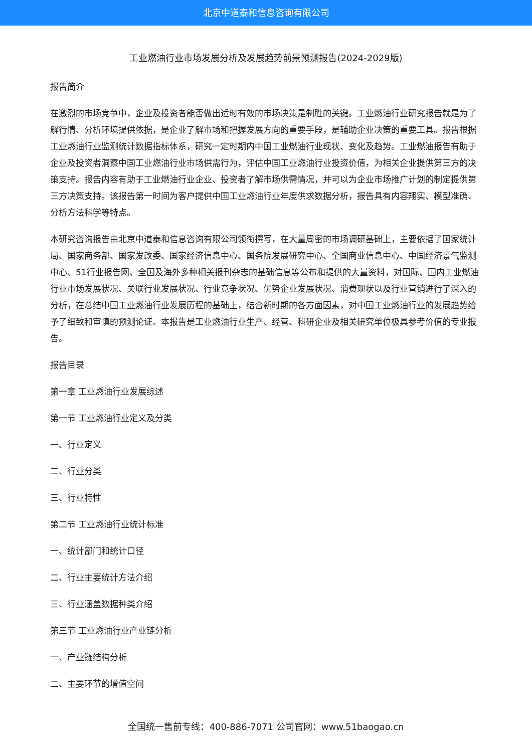北京中道泰和信息咨询有限公司
工业燃油行业市场发展分析及发展趋势前景预测报告(2024-2029版)
报告简介
在激烈的市场竞争中，企业及投资者能否做出适时有效的市场决策是制胜的关键。工业燃油行业研究报告就是为了解行情、分析环境提供依据，是企业了解市场和把握发展方向的重要手段，是辅助企业决策的重要工具。报告根据工业燃油行业监测统计数据指标体系，研究一定时期内中国工业燃油行业现状、变化及趋势。工业燃油报告有助于企业及投资者洞察中国工业燃油行业市场供需行为，评估中国工业燃油行业投资价值，为相关企业提供第三方的决策支持。报告内容有助于工业燃油行业企业、投资者了解市场供需情况，并可以为企业市场推广计划的制定提供第三方决策支持。该报告第一时间为客户提供中国工业燃油行业年度供求数据分析，报告具有内容翔实、模型准确、分析方法科学等特点。
本研究咨询报告由北京中道泰和信息咨询有限公司领衔撰写，在大量周密的市场调研基础上，主要依据了国家统计局、国家商务部、国家发改委、国家经济信息中心、国务院发展研究中心、全国商业信息中心、中国经济景气监测中心、51行业报告网、全国及海外多种相关报刊杂志的基础信息等公布和提供的大量资料，对国际、国内工业燃油行业市场发展状况、关联行业发展状况、行业竞争状况、优势企业发展状况、消费现状以及行业营销进行了深入的分析，在总结中国工业燃油行业发展历程的基础上，结合新时期的各方面因素，对中国工业燃油行业的发展趋势给予了细致和审慎的预测论证。本报告是工业燃油行业生产、经营、科研企业及相关研究单位极具参考价值的专业报告。
报告目录
第一章 工业燃油行业发展综述
第一节 工业燃油行业定义及分类
一、行业定义
二、行业分类
三、行业特性
第二节 工业燃油行业统计标准
一、统计部门和统计口径
二、行业主要统计方法介绍
三、行业涵盖数据种类介绍
第三节 工业燃油行业产业链分析
一、产业链结构分析
二、主要环节的增值空间
全国统一售前专线：400-886-7071 公司官网：www.51baogao.cn